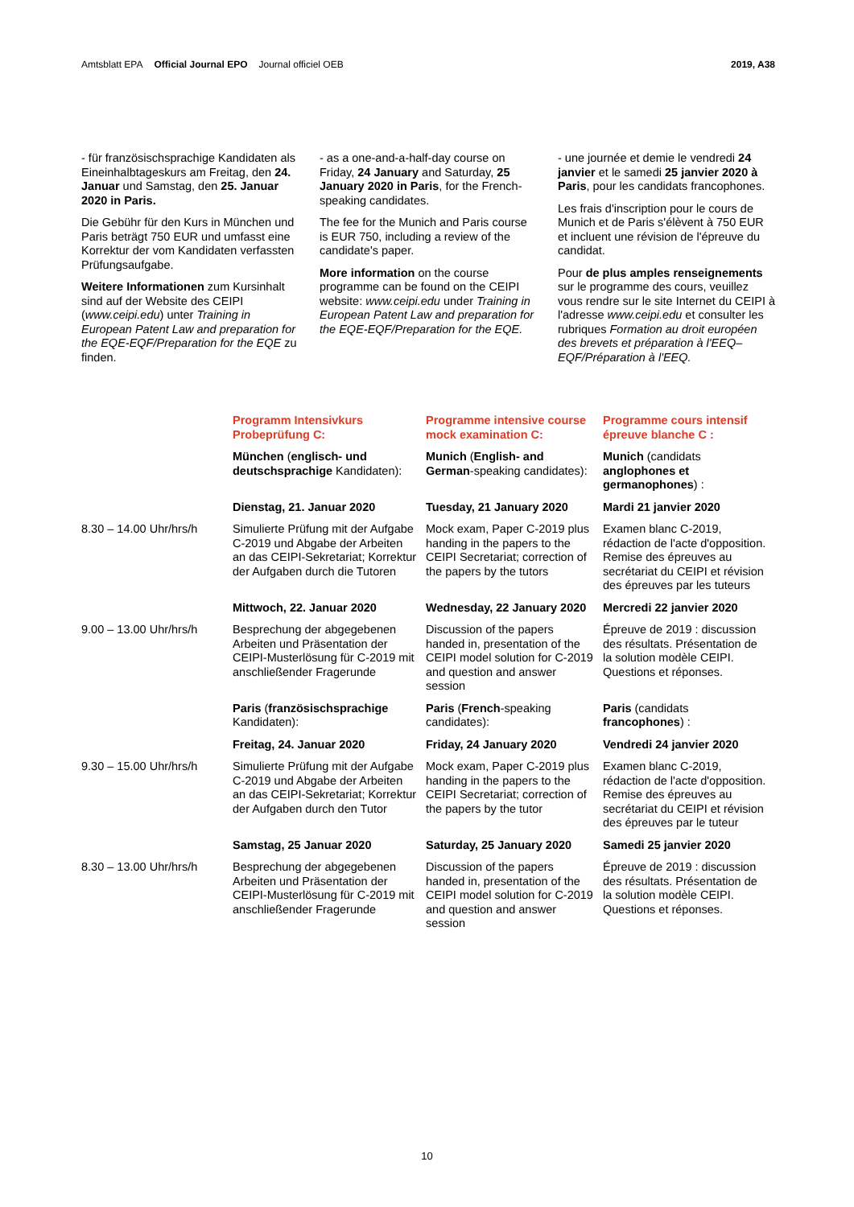Amtsblatt EPA Official Journal EPO Journal officiel OEB
2019, A38
- für französischsprachige Kandidaten als Eineinhalbtageskurs am Freitag, den 24. Januar und Samstag, den 25. Januar 2020 in Paris.
Die Gebühr für den Kurs in München und Paris beträgt 750 EUR und umfasst eine Korrektur der vom Kandidaten verfassten Prüfungsaufgabe.
Weitere Informationen zum Kursinhalt sind auf der Website des CEIPI (www.ceipi.edu) unter Training in European Patent Law and preparation for the EQE-EQF/Preparation for the EQE zu finden.
- as a one-and-a-half-day course on Friday, 24 January and Saturday, 25 January 2020 in Paris, for the French-speaking candidates.
The fee for the Munich and Paris course is EUR 750, including a review of the candidate's paper.
More information on the course programme can be found on the CEIPI website: www.ceipi.edu under Training in European Patent Law and preparation for the EQE-EQF/Preparation for the EQE.
- une journée et demie le vendredi 24 janvier et le samedi 25 janvier 2020 à Paris, pour les candidats francophones.
Les frais d'inscription pour le cours de Munich et de Paris s'élèvent à 750 EUR et incluent une révision de l'épreuve du candidat.
Pour de plus amples renseignements sur le programme des cours, veuillez vous rendre sur le site Internet du CEIPI à l'adresse www.ceipi.edu et consulter les rubriques Formation au droit européen des brevets et préparation à l'EEQ–EQF/Préparation à l'EEQ.
| | Programm Intensivkurs Probeprüfung C: | Programme intensive course mock examination C: | Programme cours intensif épreuve blanche C : |
| --- | --- | --- | --- |
| | München ( englisch- und deutschsprachige Kandidaten): | Munich ( English- and German -speaking candidates): | Munich (candidats anglophones et germanophones ) : |
| | Dienstag, 21. Januar 2020 | Tuesday, 21 January 2020 | Mardi 21 janvier 2020 |
| 8.30 – 14.00 Uhr/hrs/h | Simulierte Prüfung mit der Aufgabe C-2019 und Abgabe der Arbeiten an das CEIPI-Sekretariat; Korrektur der Aufgaben durch die Tutoren | Mock exam, Paper C-2019 plus handing in the papers to the CEIPI Secretariat; correction of the papers by the tutors | Examen blanc C-2019, rédaction de l'acte d'opposition. Remise des épreuves au secrétariat du CEIPI et révision des épreuves par les tuteurs |
| | Mittwoch, 22. Januar 2020 | Wednesday, 22 January 2020 | Mercredi 22 janvier 2020 |
| 9.00 – 13.00 Uhr/hrs/h | Besprechung der abgegebenen Arbeiten und Präsentation der CEIPI-Musterlösung für C-2019 mit anschließender Fragerunde | Discussion of the papers handed in, presentation of the CEIPI model solution for C-2019 and question and answer session | Épreuve de 2019 : discussion des résultats. Présentation de la solution modèle CEIPI. Questions et réponses. |
| | Paris ( französischsprachige Kandidaten): | Paris ( French -speaking candidates): | Paris (candidats francophones ) : |
| | Freitag, 24. Januar 2020 | Friday, 24 January 2020 | Vendredi 24 janvier 2020 |
| 9.30 – 15.00 Uhr/hrs/h | Simulierte Prüfung mit der Aufgabe C-2019 und Abgabe der Arbeiten an das CEIPI-Sekretariat; Korrektur der Aufgaben durch den Tutor | Mock exam, Paper C-2019 plus handing in the papers to the CEIPI Secretariat; correction of the papers by the tutor | Examen blanc C-2019, rédaction de l'acte d'opposition. Remise des épreuves au secrétariat du CEIPI et révision des épreuves par le tuteur |
| | Samstag, 25 Januar 2020 | Saturday, 25 January 2020 | Samedi 25 janvier 2020 |
| 8.30 – 13.00 Uhr/hrs/h | Besprechung der abgegebenen Arbeiten und Präsentation der CEIPI-Musterlösung für C-2019 mit anschließender Fragerunde | Discussion of the papers handed in, presentation of the CEIPI model solution for C-2019 and question and answer session | Épreuve de 2019 : discussion des résultats. Présentation de la solution modèle CEIPI. Questions et réponses. |
10